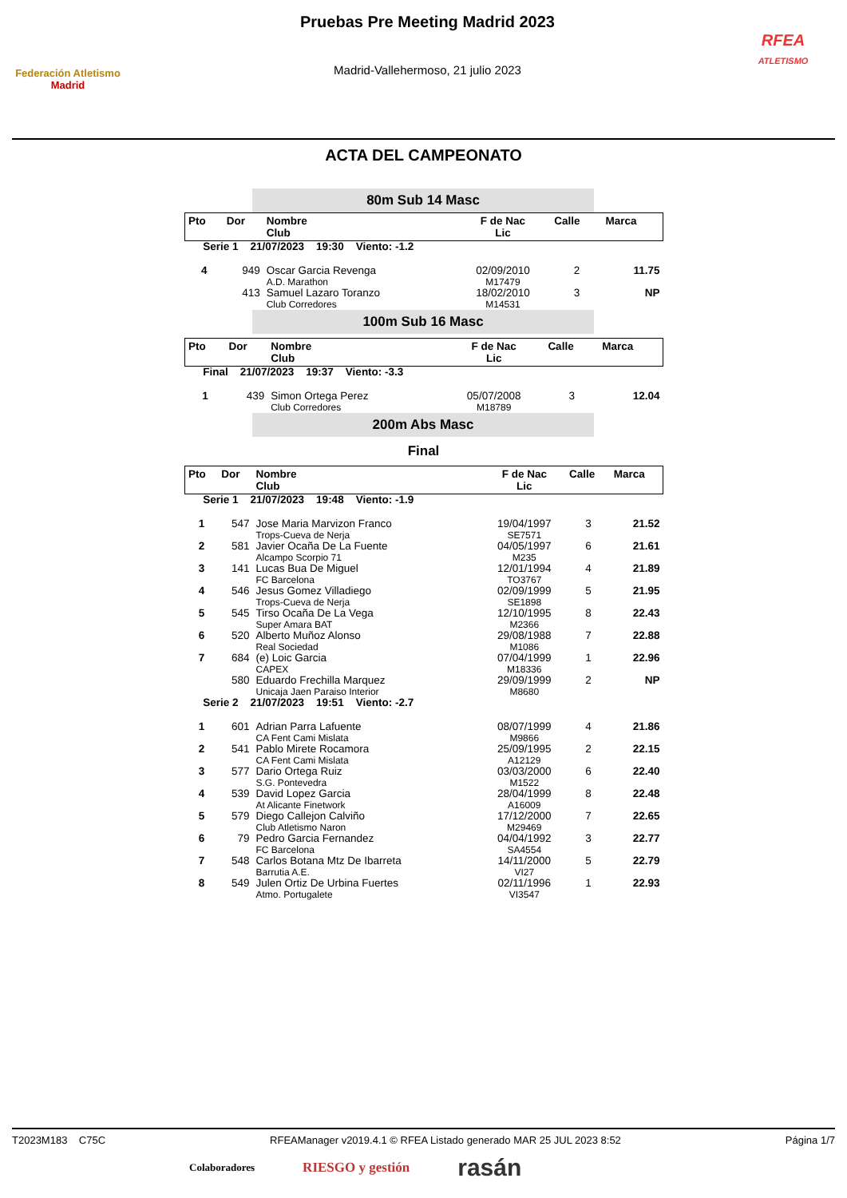Federación Atletismo
Madrid
Pruebas Pre Meeting Madrid 2023
Madrid-Vallehermoso, 21 julio 2023
RFEA
ATLETISMO
ACTA DEL CAMPEONATO
80m Sub 14 Masc
| Pto | Dor | Nombre Club | F de Nac Lic | Calle | Marca |
| Serie 1 21/07/2023 19:30 Viento: -1.2 | | | | | |
| 4 | 949 | Oscar Garcia Revenga A.D. Marathon | 02/09/2010 M17479 | 2 | 11.75 |
| | 413 | Samuel Lazaro Toranzo Club Corredores | 18/02/2010 M14531 | 3 | NP |
100m Sub 16 Masc
| Pto | Dor | Nombre Club | F de Nac Lic | Calle | Marca |
| Final 21/07/2023 19:37 Viento: -3.3 | | | | | |
| 1 | 439 | Simon Ortega Perez Club Corredores | 05/07/2008 M18789 | 3 | 12.04 |
200m Abs Masc
Final
| Pto | Dor | Nombre Club | F de Nac Lic | Calle | Marca |
| Serie 1 21/07/2023 19:48 Viento: -1.9 | | | | | |
| 1 | 547 | Jose Maria Marvizon Franco Trops-Cueva de Nerja | 19/04/1997 SE7571 | 3 | 21.52 |
| 2 | 581 | Javier Ocaña De La Fuente Alcampo Scorpio 71 | 04/05/1997 M235 | 6 | 21.61 |
| 3 | 141 | Lucas Bua De Miguel FC Barcelona | 12/01/1994 TO3767 | 4 | 21.89 |
| 4 | 546 | Jesus Gomez Villadiego Trops-Cueva de Nerja | 02/09/1999 SE1898 | 5 | 21.95 |
| 5 | 545 | Tirso Ocaña De La Vega Super Amara BAT | 12/10/1995 M2366 | 8 | 22.43 |
| 6 | 520 | Alberto Muñoz Alonso Real Sociedad | 29/08/1988 M1086 | 7 | 22.88 |
| 7 | 684 | (e) Loic Garcia CAPEX | 07/04/1999 M18336 | 1 | 22.96 |
| | 580 | Eduardo Frechilla Marquez Unicaja Jaen Paraiso Interior | 29/09/1999 M8680 | 2 | NP |
| Serie 2 21/07/2023 19:51 Viento: -2.7 | | | | | |
| 1 | 601 | Adrian Parra Lafuente CA Fent Cami Mislata | 08/07/1999 M9866 | 4 | 21.86 |
| 2 | 541 | Pablo Mirete Rocamora CA Fent Cami Mislata | 25/09/1995 A12129 | 2 | 22.15 |
| 3 | 577 | Dario Ortega Ruiz S.G. Pontevedra | 03/03/2000 M1522 | 6 | 22.40 |
| 4 | 539 | David Lopez Garcia At Alicante Finetwork | 28/04/1999 A16009 | 8 | 22.48 |
| 5 | 579 | Diego Callejon Calviño Club Atletismo Naron | 17/12/2000 M29469 | 7 | 22.65 |
| 6 | 79 | Pedro Garcia Fernandez FC Barcelona | 04/04/1992 SA4554 | 3 | 22.77 |
| 7 | 548 | Carlos Botana Mtz De Ibarreta Barrutia A.E. | 14/11/2000 VI27 | 5 | 22.79 |
| 8 | 549 | Julen Ortiz De Urbina Fuertes Atmo. Portugalete | 02/11/1996 VI3547 | 1 | 22.93 |
T2023M183 C75C RFEAManager v2019.4.1 © RFEA Listado generado MAR 25 JUL 2023 8:52 Página 1/7
Colaboradores RIESGO y gestión rasán